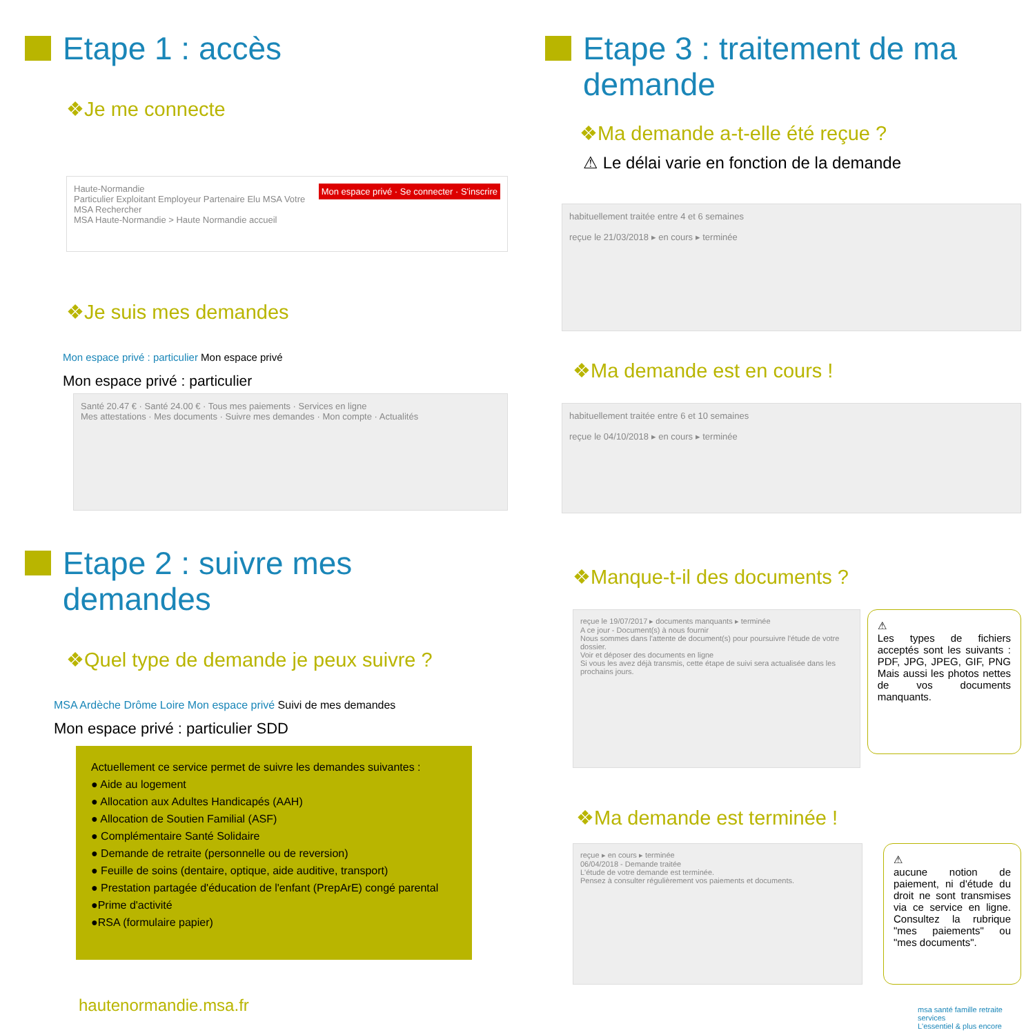Etape 1 : accès
❖Je me connecte
Haute-Normandie Mon espace privé · Se connecter · S'inscrire
Particulier Exploitant Employeur Partenaire Elu MSA Votre MSA Rechercher
MSA Haute-Normandie > Haute Normandie accueil
❖Je suis mes demandes
Mon espace privé : particulier Mon espace privé
Mon espace privé : particulier
Santé 20.47 € · Santé 24.00 € · Tous mes paiements · Services en ligne
Mes attestations · Mes documents · Suivre mes demandes · Mon compte · Actualités
Etape 2 : suivre mes demandes
❖Quel type de demande je peux suivre ?
MSA Ardèche Drôme Loire Mon espace privé Suivi de mes demandes
Mon espace privé : particulier SDD
Actuellement ce service permet de suivre les demandes suivantes :
● Aide au logement
● Allocation aux Adultes Handicapés (AAH)
● Allocation de Soutien Familial (ASF)
● Complémentaire Santé Solidaire
● Demande de retraite (personnelle ou de reversion)
● Feuille de soins (dentaire, optique, aide auditive, transport)
● Prestation partagée d'éducation de l'enfant (PrepArE) congé parental
●Prime d'activité
●RSA (formulaire papier)
hautenormandie.msa.fr
Etape 3 : traitement de ma demande
❖Ma demande a-t-elle été reçue ?
⚠ Le délai varie en fonction de la demande
habituellement traitée entre 4 et 6 semaines
reçue le 21/03/2018 ▸ en cours ▸ terminée
❖Ma demande est en cours !
habituellement traitée entre 6 et 10 semaines
reçue le 04/10/2018 ▸ en cours ▸ terminée
❖Manque-t-il des documents ?
reçue le 19/07/2017 ▸ documents manquants ▸ terminée
A ce jour - Document(s) à nous fournir
Nous sommes dans l'attente de document(s) pour poursuivre l'étude de votre dossier.
Voir et déposer des documents en ligne
Si vous les avez déjà transmis, cette étape de suivi sera actualisée dans les prochains jours.
⚠
Les types de fichiers acceptés sont les suivants : PDF, JPG, JPEG, GIF, PNG Mais aussi les photos nettes de vos documents manquants.
❖Ma demande est terminée !
reçue ▸ en cours ▸ terminée
06/04/2018 - Demande traitée
L'étude de votre demande est terminée.
Pensez à consulter régulièrement vos paiements et documents.
⚠
aucune notion de paiement, ni d'étude du droit ne sont transmises via ce service en ligne. Consultez la rubrique "mes paiements" ou "mes documents".
msa santé famille retraite services
L'essentiel & plus encore